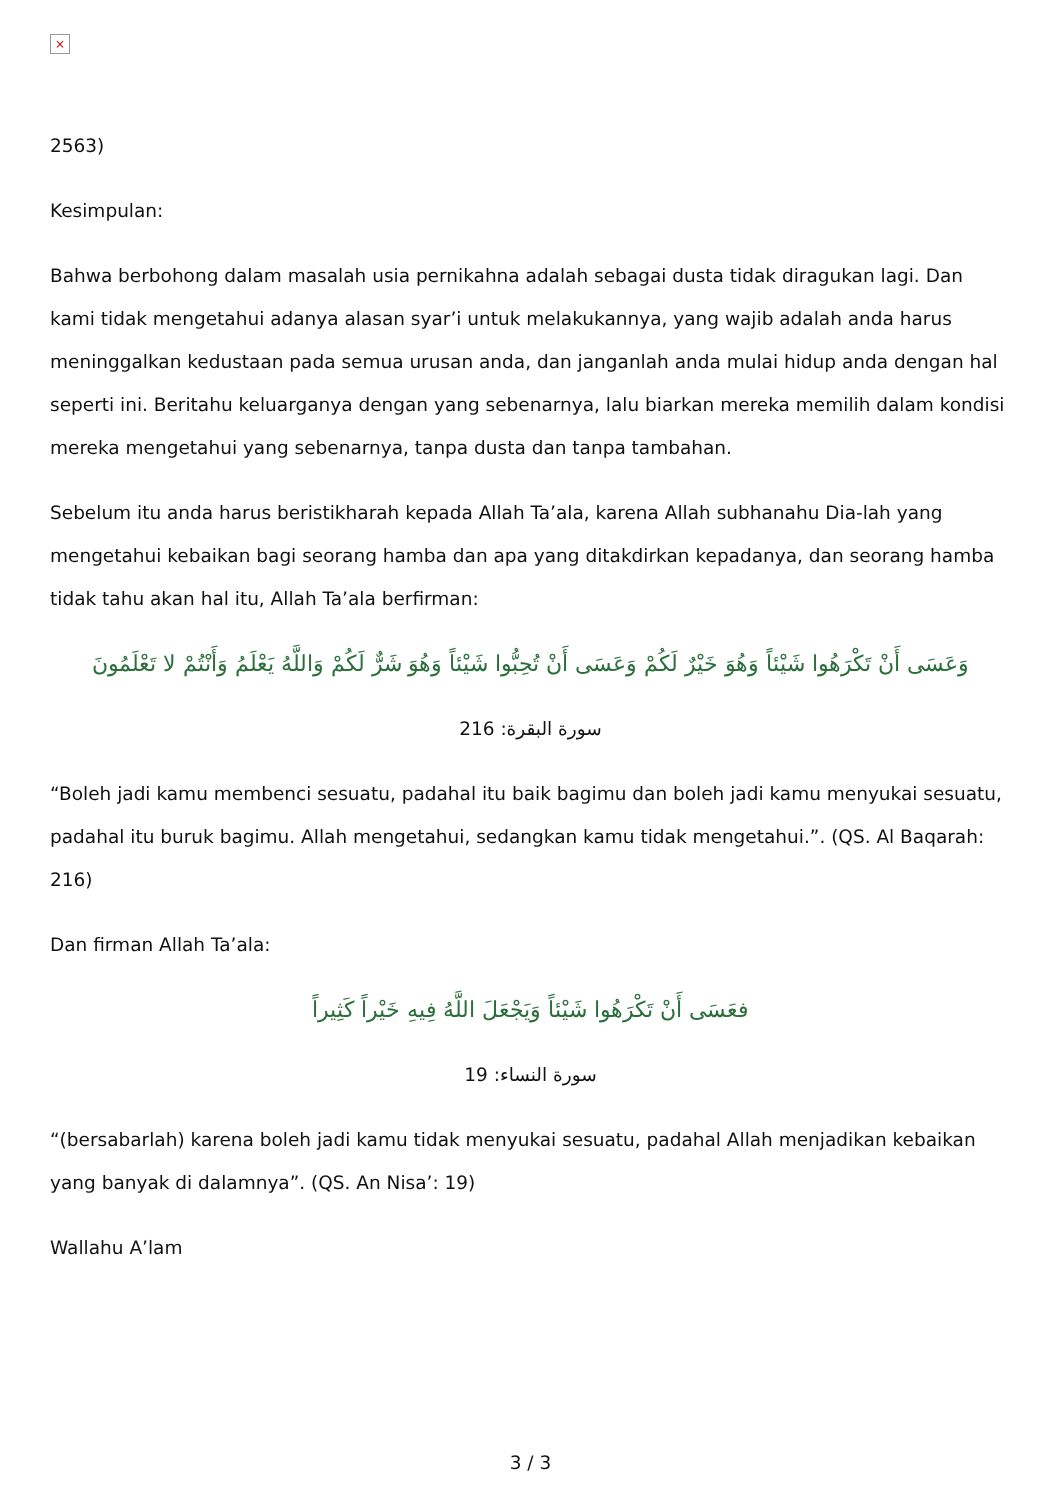×
2563)
Kesimpulan:
Bahwa berbohong dalam masalah usia pernikahna adalah sebagai dusta tidak diragukan lagi. Dan kami tidak mengetahui adanya alasan syar’i untuk melakukannya, yang wajib adalah anda harus meninggalkan kedustaan pada semua urusan anda, dan janganlah anda mulai hidup anda dengan hal seperti ini. Beritahu keluarganya dengan yang sebenarnya, lalu biarkan mereka memilih dalam kondisi mereka mengetahui yang sebenarnya, tanpa dusta dan tanpa tambahan.
Sebelum itu anda harus beristikharah kepada Allah Ta’ala, karena Allah subhanahu Dia-lah yang mengetahui kebaikan bagi seorang hamba dan apa yang ditakdirkan kepadanya, dan seorang hamba tidak tahu akan hal itu, Allah Ta’ala berfirman:
وَعَسَى أَنْ تَكْرَهُوا شَيْئاً وَهُوَ خَيْرٌ لَكُمْ وَعَسَى أَنْ تُحِبُّوا شَيْئاً وَهُوَ شَرٌّ لَكُمْ وَاللَّهُ يَعْلَمُ وَأَنْتُمْ لا تَعْلَمُونَ
سورة البقرة: 216
“Boleh jadi kamu membenci sesuatu, padahal itu baik bagimu dan boleh jadi kamu menyukai sesuatu, padahal itu buruk bagimu. Allah mengetahui, sedangkan kamu tidak mengetahui.”. (QS. Al Baqarah: 216)
Dan firman Allah Ta’ala:
فعَسَى أَنْ تَكْرَهُوا شَيْئاً وَيَجْعَلَ اللَّهُ فِيهِ خَيْراً كَثِيراً
سورة النساء: 19
“(bersabarlah) karena boleh jadi kamu tidak menyukai sesuatu, padahal Allah menjadikan kebaikan yang banyak di dalamnya”. (QS. An Nisa’: 19)
Wallahu A’lam
3 / 3